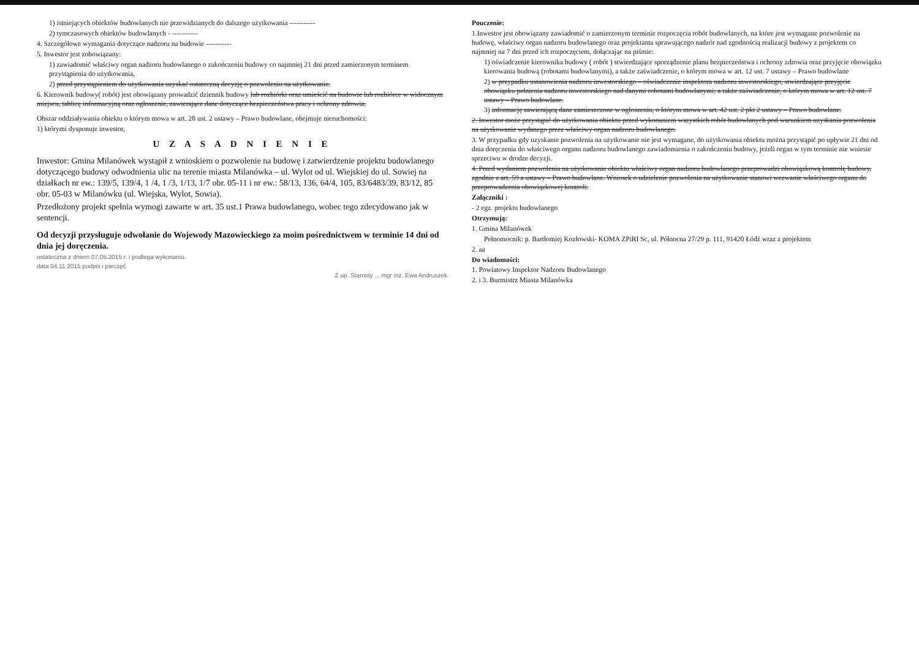1) istniejących obiektów budowlanych nie przewidzianych do dalszego użytkowania -----------
2) tymczasowych obiektów budowlanych - -----------
4. Szczegółowe wymagania dotyczące nadzoru na budowie -----------
5. Inwestor jest zobowiązany:
1) zawiadomić właściwy organ nadzoru budowlanego o zakończeniu budowy co najmniej 21 dni przed zamierzonym terminem przystąpienia do użytkowania,
2) przed przystąpieniem do użytkowania uzyskać ostateczną decyzję o pozwoleniu na użytkowanie.
6. Kierownik budowy( robót) jest obowiązany prowadzić dziennik budowy lub rozbiórki oraz umieścić na budowie lub rozbiórce w widocznym miejscu, tablicę informacyjną oraz ogłoszenie, zawierające dane dotyczące bezpieczeństwa pracy i ochrony zdrowia.
Obszar oddziaływania obiektu o którym mowa w art. 28 ust. 2 ustawy – Prawo budowlane, obejmuje nieruchomości:
1) którymi dysponuje inwestor,
U Z A S A D N I E N I E
Inwestor: Gmina Milanówek wystąpił z wnioskiem o pozwolenie na budowę i zatwierdzenie projektu budowlanego dotyczącego budowy odwodnienia ulic na terenie miasta Milanówka – ul. Wylot od ul. Wiejskiej do ul. Sowiej na działkach nr ew.: 139/5, 139/4, 1 /4, 1 /3, 1/13, 1/7 obr. 05-11 i nr ew.: 58/13, 136, 64/4, 105, 83/6483/39, 83/12, 85 obr. 05-03 w Milanówku (ul. Wiejska, Wylot, Sowia).
Przedłożony projekt spełnia wymogi zawarte w art. 35 ust.1 Prawa budowlanego, wobec tego zdecydowano jak w sentencji.
Od decyzji przysługuje odwołanie do Wojewody Mazowieckiego za moim pośrednictwem w terminie 14 dni od dnia jej doręczenia.
ostateczna z dniem 07.05.2015 r. i podlega wykonaniu.
data 04.11.2015 podpis i pieczęć
Z up. Starosty ... mgr inż. Ewa Andruszek
Pouczenie:
1.Inwestor jest obowiązany zawiadomić o zamierzonym terminie rozpoczęcia robót budowlanych, na które jest wymagane pozwolenie na budowę, właściwy organ nadzoru budowlanego oraz projektanta sprawującego nadzór nad zgodnością realizacji budowy z projektem co najmniej na 7 dni przed ich rozpoczęciem, dołączając na piśmie:
1) oświadczenie kierownika budowy ( robót ) stwierdzające sporządzenie planu bezpieczeństwa i ochrony zdrowia oraz przyjęcie obowiązku kierowania budową (robotami budowlanymi), a także zaświadczenie, o którym mowa w art. 12 ust. 7 ustawy – Prawo budowlane
2) w przypadku ustanowienia nadzoru inwestorskiego – oświadczenie inspektora nadzoru inwestorskiego, stwierdzające przyjęcie obowiązku pełnienia nadzoru inwestorskiego nad danymi robotami budowlanymi; a także zaświadczenie, o którym mowa w art. 12 ust. 7 ustawy – Prawo budowlane.
3) informację zawierającą dane zamieszczone w ogłoszeniu, o którym mowa w art. 42 ust. 2 pkt 2 ustawy – Prawo budowlane.
2. Inwestor może przystąpić do użytkowania obiektu przed wykonaniem wszystkich robót budowlanych pod warunkiem uzyskania pozwolenia na użytkowanie wydanego przez właściwy organ nadzoru budowlanego.
3. W przypadku gdy uzyskanie pozwolenia na użytkowanie nie jest wymagane, do użytkowania obiektu można przystąpić po upływie 21 dni od dnia doręczenia do właściwego organu nadzoru budowlanego zawiadomienia o zakończeniu budowy, jeżeli organ w tym terminie nie wniesie sprzeciwu w drodze decyzji.
4. Przed wydaniem pozwolenia na użytkowanie obiektu właściwy organ nadzoru budowlanego przeprowadzi obowiązkową kontrolę budowy, zgodnie z art. 59 a ustawy – Prawo budowlane. Wniosek o udzielenie pozwolenia na użytkowanie stanowi wezwanie właściwego organu do przeprowadzenia obowiązkowej kontroli.
Załączniki :
- 2 egz. projektu budowlanego
Otrzymują:
1. Gmina Milanówek
Pełnomocnik: p. Bartłomiej Kozłowski- KOMA ZPiRI Sc, ul. Północna 27/29 p. 111, 91420 Łódź wraz z projektem
2. aa
Do wiadomości:
1. Powiatowy Inspektor Nadzoru Budowlanego
2. i 3. Burmistrz Miasta Milanówka